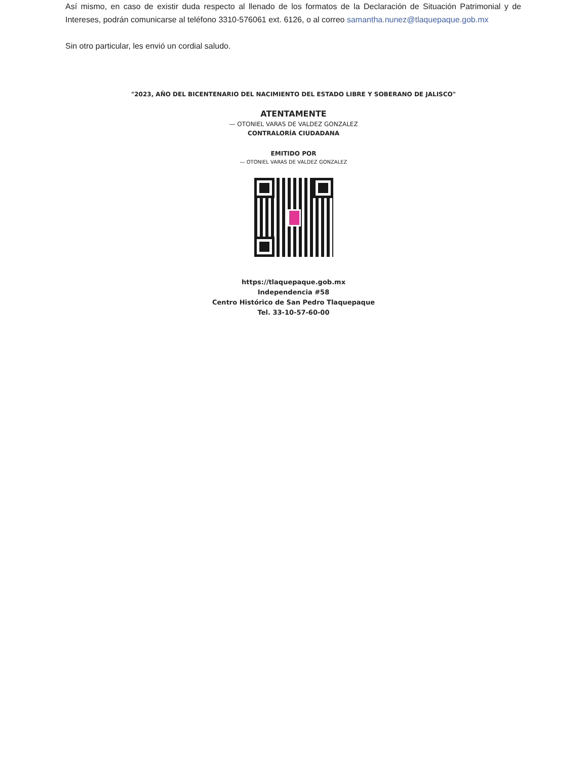Así mismo, en caso de existir duda respecto al llenado de los formatos de la Declaración de Situación Patrimonial y de Intereses, podrán comunicarse al teléfono 3310-576061 ext. 6126, o al correo samantha.nunez@tlaquepaque.gob.mx
Sin otro particular, les envió un cordial saludo.
"2023, AÑO DEL BICENTENARIO DEL NACIMIENTO DEL ESTADO LIBRE Y SOBERANO DE JALISCO"
ATENTAMENTE
— OTONIEL VARAS DE VALDEZ GONZALEZ
CONTRALORÍA CIUDADANA
EMITIDO POR
— OTONIEL VARAS DE VALDEZ GONZALEZ
https://tlaquepaque.gob.mx
Independencia #58
Centro Histórico de San Pedro Tlaquepaque
Tel. 33-10-57-60-00